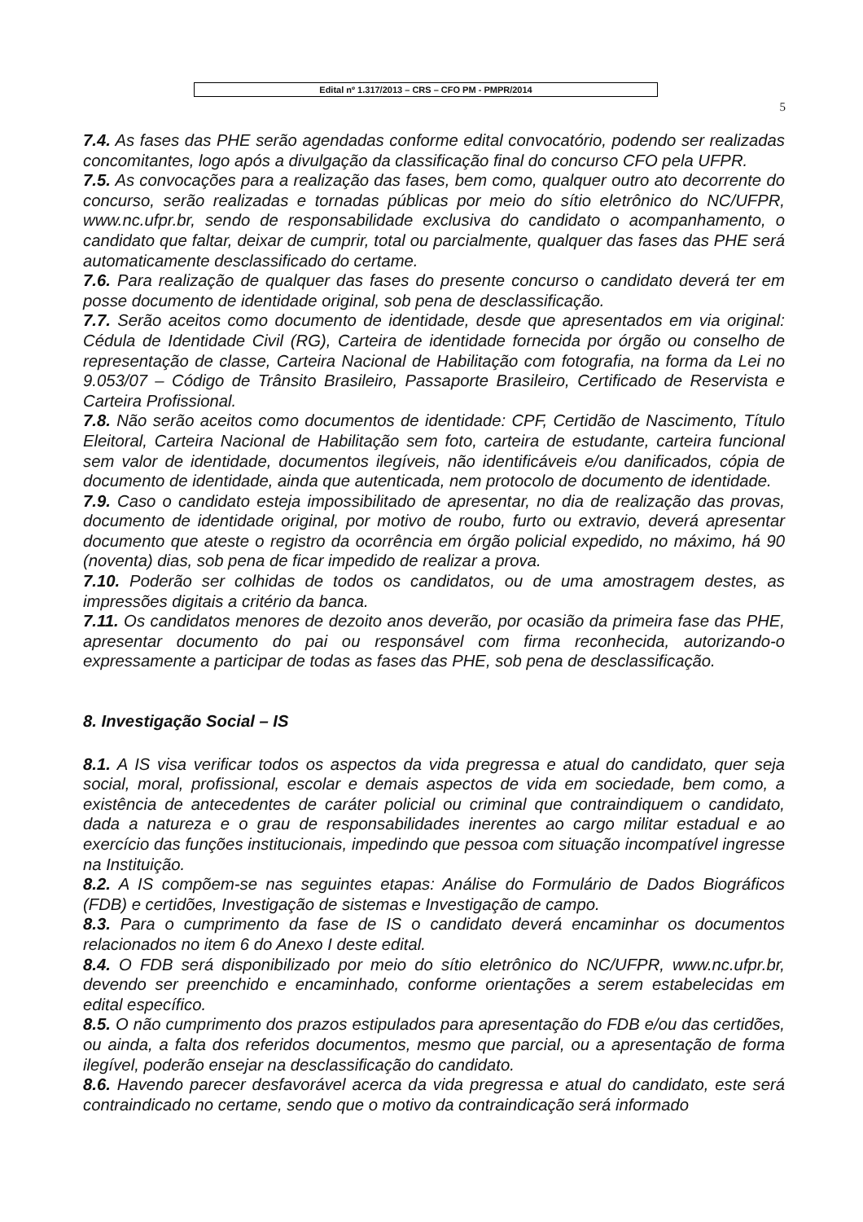Edital nº 1.317/2013 – CRS – CFO PM - PMPR/2014
5
7.4. As fases das PHE serão agendadas conforme edital convocatório, podendo ser realizadas concomitantes, logo após a divulgação da classificação final do concurso CFO pela UFPR.
7.5. As convocações para a realização das fases, bem como, qualquer outro ato decorrente do concurso, serão realizadas e tornadas públicas por meio do sítio eletrônico do NC/UFPR, www.nc.ufpr.br, sendo de responsabilidade exclusiva do candidato o acompanhamento, o candidato que faltar, deixar de cumprir, total ou parcialmente, qualquer das fases das PHE será automaticamente desclassificado do certame.
7.6. Para realização de qualquer das fases do presente concurso o candidato deverá ter em posse documento de identidade original, sob pena de desclassificação.
7.7. Serão aceitos como documento de identidade, desde que apresentados em via original: Cédula de Identidade Civil (RG), Carteira de identidade fornecida por órgão ou conselho de representação de classe, Carteira Nacional de Habilitação com fotografia, na forma da Lei no 9.053/07 – Código de Trânsito Brasileiro, Passaporte Brasileiro, Certificado de Reservista e Carteira Profissional.
7.8. Não serão aceitos como documentos de identidade: CPF, Certidão de Nascimento, Título Eleitoral, Carteira Nacional de Habilitação sem foto, carteira de estudante, carteira funcional sem valor de identidade, documentos ilegíveis, não identificáveis e/ou danificados, cópia de documento de identidade, ainda que autenticada, nem protocolo de documento de identidade.
7.9. Caso o candidato esteja impossibilitado de apresentar, no dia de realização das provas, documento de identidade original, por motivo de roubo, furto ou extravio, deverá apresentar documento que ateste o registro da ocorrência em órgão policial expedido, no máximo, há 90 (noventa) dias, sob pena de ficar impedido de realizar a prova.
7.10. Poderão ser colhidas de todos os candidatos, ou de uma amostragem destes, as impressões digitais a critério da banca.
7.11. Os candidatos menores de dezoito anos deverão, por ocasião da primeira fase das PHE, apresentar documento do pai ou responsável com firma reconhecida, autorizando-o expressamente a participar de todas as fases das PHE, sob pena de desclassificação.
8. Investigação Social – IS
8.1. A IS visa verificar todos os aspectos da vida pregressa e atual do candidato, quer seja social, moral, profissional, escolar e demais aspectos de vida em sociedade, bem como, a existência de antecedentes de caráter policial ou criminal que contraindiquem o candidato, dada a natureza e o grau de responsabilidades inerentes ao cargo militar estadual e ao exercício das funções institucionais, impedindo que pessoa com situação incompatível ingresse na Instituição.
8.2. A IS compõem-se nas seguintes etapas: Análise do Formulário de Dados Biográficos (FDB) e certidões, Investigação de sistemas e Investigação de campo.
8.3. Para o cumprimento da fase de IS o candidato deverá encaminhar os documentos relacionados no item 6 do Anexo I deste edital.
8.4. O FDB será disponibilizado por meio do sítio eletrônico do NC/UFPR, www.nc.ufpr.br, devendo ser preenchido e encaminhado, conforme orientações a serem estabelecidas em edital específico.
8.5. O não cumprimento dos prazos estipulados para apresentação do FDB e/ou das certidões, ou ainda, a falta dos referidos documentos, mesmo que parcial, ou a apresentação de forma ilegível, poderão ensejar na desclassificação do candidato.
8.6. Havendo parecer desfavorável acerca da vida pregressa e atual do candidato, este será contraindicado no certame, sendo que o motivo da contraindicação será informado